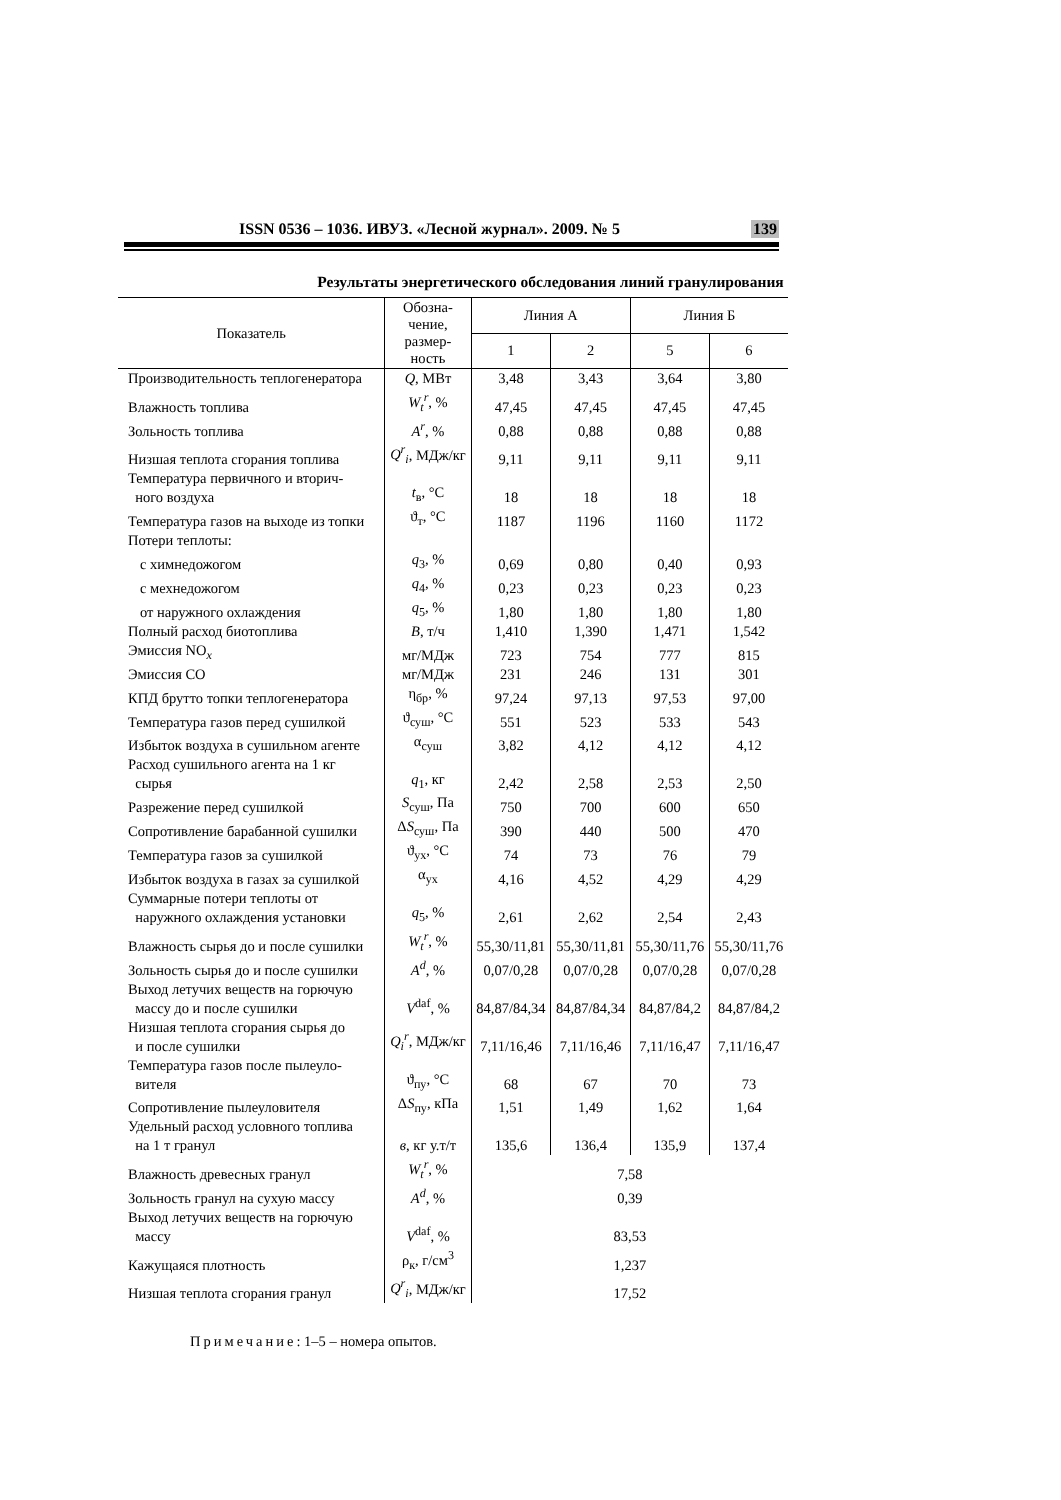ISSN 0536 – 1036. ИВУЗ. «Лесной журнал». 2009. № 5 139
Результаты энергетического обследования линий гранулирования
| Показатель | Обозна- чение, размер- ность | Линия А | | Линия Б | |
| --- | --- | --- | --- | --- | --- |
| | | 1 | 2 | 5 | 6 |
| Производительность теплогенератора | Q , МВт | 3,48 | 3,43 | 3,64 | 3,80 |
| Влажность топлива | W<sub>t</sub><sup>r</sup> , % | 47,45 | 47,45 | 47,45 | 47,45 |
| Зольность топлива | A<sup>r</sup> , % | 0,88 | 0,88 | 0,88 | 0,88 |
| Низшая теплота сгорания топлива | Q<sup>r</sup><sub>i</sub> , МДж/кг | 9,11 | 9,11 | 9,11 | 9,11 |
| Температура первичного и вторич- ного воздуха | t<sub>в</sub>, °С | 18 | 18 | 18 | 18 |
| Температура газов на выходе из топки | ϑ<sub>т</sub>, °С | 1187 | 1196 | 1160 | 1172 |
| Потери теплоты: | | | | | |
| с химнедожогом | q<sub>3</sub>, % | 0,69 | 0,80 | 0,40 | 0,93 |
| с мехнедожогом | q<sub>4</sub>, % | 0,23 | 0,23 | 0,23 | 0,23 |
| от наружного охлаждения | q<sub>5</sub>, % | 1,80 | 1,80 | 1,80 | 1,80 |
| Полный расход биотоплива | B , т/ч | 1,410 | 1,390 | 1,471 | 1,542 |
| Эмиссия NO<sub>x</sub> | мг/МДж | 723 | 754 | 777 | 815 |
| Эмиссия СО | мг/МДж | 231 | 246 | 131 | 301 |
| КПД брутто топки теплогенератора | η<sub>бр</sub>, % | 97,24 | 97,13 | 97,53 | 97,00 |
| Температура газов перед сушилкой | ϑ<sub>суш</sub>, °С | 551 | 523 | 533 | 543 |
| Избыток воздуха в сушильном агенте | α<sub>суш</sub> | 3,82 | 4,12 | 4,12 | 4,12 |
| Расход сушильного агента на 1 кг сырья | q<sub>1</sub>, кг | 2,42 | 2,58 | 2,53 | 2,50 |
| Разрежение перед сушилкой | S<sub>суш</sub>, Па | 750 | 700 | 600 | 650 |
| Сопротивление барабанной сушилки | Δ S<sub>суш</sub>, Па | 390 | 440 | 500 | 470 |
| Температура газов за сушилкой | ϑ<sub>ух</sub>, °С | 74 | 73 | 76 | 79 |
| Избыток воздуха в газах за сушилкой | α<sub>ух</sub> | 4,16 | 4,52 | 4,29 | 4,29 |
| Суммарные потери теплоты от наружного охлаждения установки | q<sub>5</sub>, % | 2,61 | 2,62 | 2,54 | 2,43 |
| Влажность сырья до и после сушилки | W<sub>t</sub><sup>r</sup> , % | 55,30/11,81 | 55,30/11,81 | 55,30/11,76 | 55,30/11,76 |
| Зольность сырья до и после сушилки | A<sup>d</sup> , % | 0,07/0,28 | 0,07/0,28 | 0,07/0,28 | 0,07/0,28 |
| Выход летучих веществ на горючую массу до и после сушилки | V<sup>daf</sup>, % | 84,87/84,34 | 84,87/84,34 | 84,87/84,2 | 84,87/84,2 |
| Низшая теплота сгорания сырья до и после сушилки | Q<sub>i</sub><sup>r</sup> , МДж/кг | 7,11/16,46 | 7,11/16,46 | 7,11/16,47 | 7,11/16,47 |
| Температура газов после пылеуло- вителя | ϑ<sub>пу</sub>, °С | 68 | 67 | 70 | 73 |
| Сопротивление пылеуловителя | Δ S<sub>пу</sub>, кПа | 1,51 | 1,49 | 1,62 | 1,64 |
| Удельный расход условного топлива на 1 т гранул | в , кг у.т/т | 135,6 | 136,4 | 135,9 | 137,4 |
| Влажность древесных гранул | W<sub>t</sub><sup>r</sup> , % | 7,58 | | | |
| Зольность гранул на сухую массу | A<sup>d</sup> , % | 0,39 | | | |
| Выход летучих веществ на горючую массу | V<sup>daf</sup>, % | 83,53 | | | |
| Кажущаяся плотность | ρ<sub>к</sub>, г/см<sup>3</sup> | 1,237 | | | |
| Низшая теплота сгорания гранул | Q<sup>r</sup><sub>i</sub> , МДж/кг | 17,52 | | | |
Примечание: 1–5 – номера опытов.